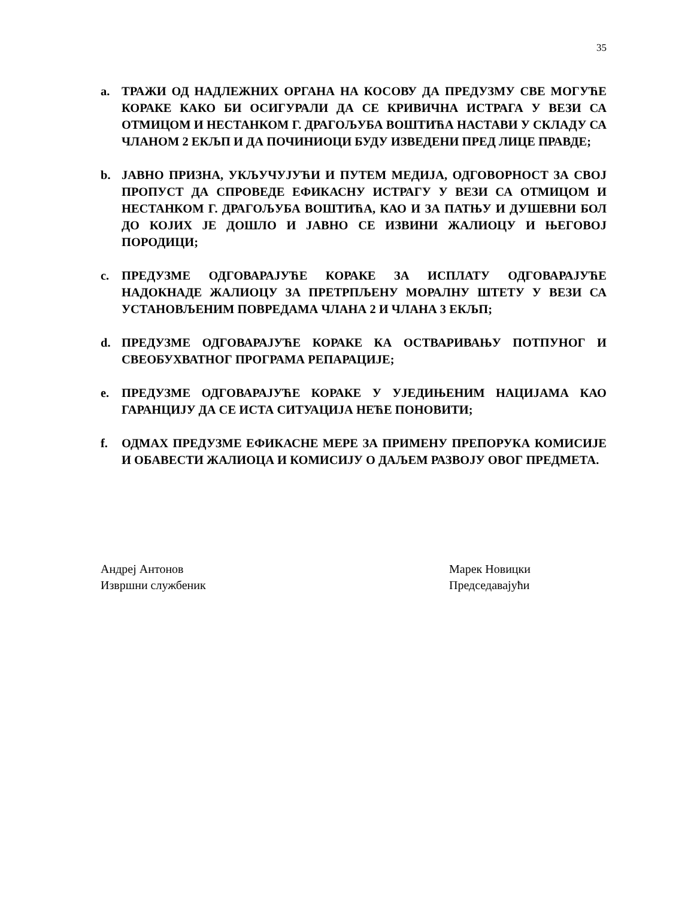35
a. ТРАЖИ ОД НАДЛЕЖНИХ ОРГАНА НА КОСОВУ ДА ПРЕДУЗМУ СВЕ МОГУЋЕ КОРАКЕ КАКО БИ ОСИГУРАЛИ ДА СЕ КРИВИЧНА ИСТРАГА У ВЕЗИ СА ОТМИЦОМ И НЕСТАНКОМ Г. ДРАГОЉУБА ВОШТИЋА НАСТАВИ У СКЛАДУ СА ЧЛАНОМ 2 ЕКЉП И ДА ПОЧИНИОЦИ БУДУ ИЗВЕДЕНИ ПРЕД ЛИЦЕ ПРАВДЕ;
b. ЈАВНО ПРИЗНА, УКЉУЧУЈУЋИ И ПУТЕМ МЕДИЈА, ОДГОВОРНОСТ ЗА СВОЈ ПРОПУСТ ДА СПРОВЕДЕ ЕФИКАСНУ ИСТРАГУ У ВЕЗИ СА ОТМИЦОМ И НЕСТАНКОМ Г. ДРАГОЉУБА ВОШТИЋА, КАО И ЗА ПАТЊУ И ДУШЕВНИ БОЛ ДО КОЈИХ ЈЕ ДОШЛО И ЈАВНО СЕ ИЗВИНИ ЖАЛИОЦУ И ЊЕГОВОЈ ПОРОДИЦИ;
c. ПРЕДУЗМЕ ОДГОВАРАЈУЋЕ КОРАКЕ ЗА ИСПЛАТУ ОДГОВАРАЈУЋЕ НАДОКНАДЕ ЖАЛИОЦУ ЗА ПРЕТРПЉЕНУ МОРАЛНУ ШТЕТУ У ВЕЗИ СА УСТАНОВЉЕНИМ ПОВРЕДАМА ЧЛАНА 2 И ЧЛАНА 3 ЕКЉП;
d. ПРЕДУЗМЕ ОДГОВАРАЈУЋЕ КОРАКЕ КА ОСТВАРИВАЊУ ПОТПУНОГ И СВЕОБУХВАТНОГ ПРОГРАМА РЕПАРАЦИЈЕ;
e. ПРЕДУЗМЕ ОДГОВАРАЈУЋЕ КОРАКЕ У УЈЕДИЊЕНИМ НАЦИЈАМА КАО ГАРАНЦИЈУ ДА СЕ ИСТА СИТУАЦИЈА НЕЋЕ ПОНОВИТИ;
f. ОДМАХ ПРЕДУЗМЕ ЕФИКАСНЕ МЕРЕ ЗА ПРИМЕНУ ПРЕПОРУКА КОМИСИЈЕ И ОБАВЕСТИ ЖАЛИОЦА И КОМИСИЈУ О ДАЉЕМ РАЗВОЈУ ОВОГ ПРЕДМЕТА.
Андреј Антонов
Извршни службеник
Марек Новицки
Председавајући